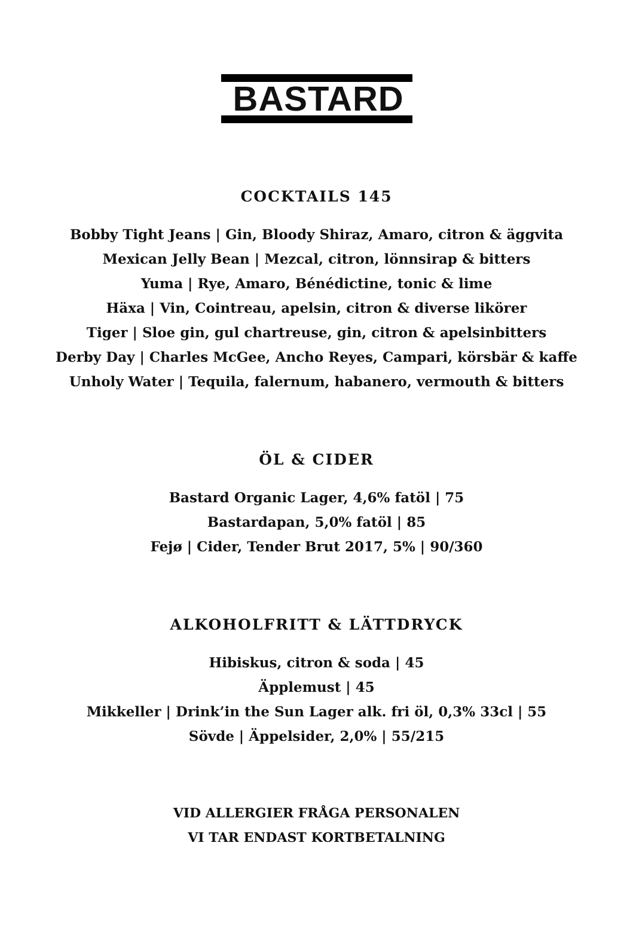BASTARD
COCKTAILS 145
Bobby Tight Jeans | Gin, Bloody Shiraz, Amaro, citron & äggvita
Mexican Jelly Bean | Mezcal, citron, lönnsirap & bitters
Yuma | Rye, Amaro, Bénédictine, tonic & lime
Häxa | Vin, Cointreau, apelsin, citron & diverse likörer
Tiger | Sloe gin, gul chartreuse, gin, citron & apelsinbitters
Derby Day | Charles McGee, Ancho Reyes, Campari, körsbär & kaffe
Unholy Water | Tequila, falernum, habanero, vermouth & bitters
ÖL & CIDER
Bastard Organic Lager, 4,6% fatöl | 75
Bastardapan, 5,0% fatöl | 85
Fejø | Cider, Tender Brut 2017, 5% | 90/360
ALKOHOLFRITT & LÄTTDRYCK
Hibiskus, citron & soda | 45
Äpplemust | 45
Mikkeller | Drink’in the Sun Lager alk. fri öl, 0,3% 33cl | 55
Sövde | Äppelsider, 2,0% | 55/215
VID ALLERGIER FRÅGA PERSONALEN
VI TAR ENDAST KORTBETALNING